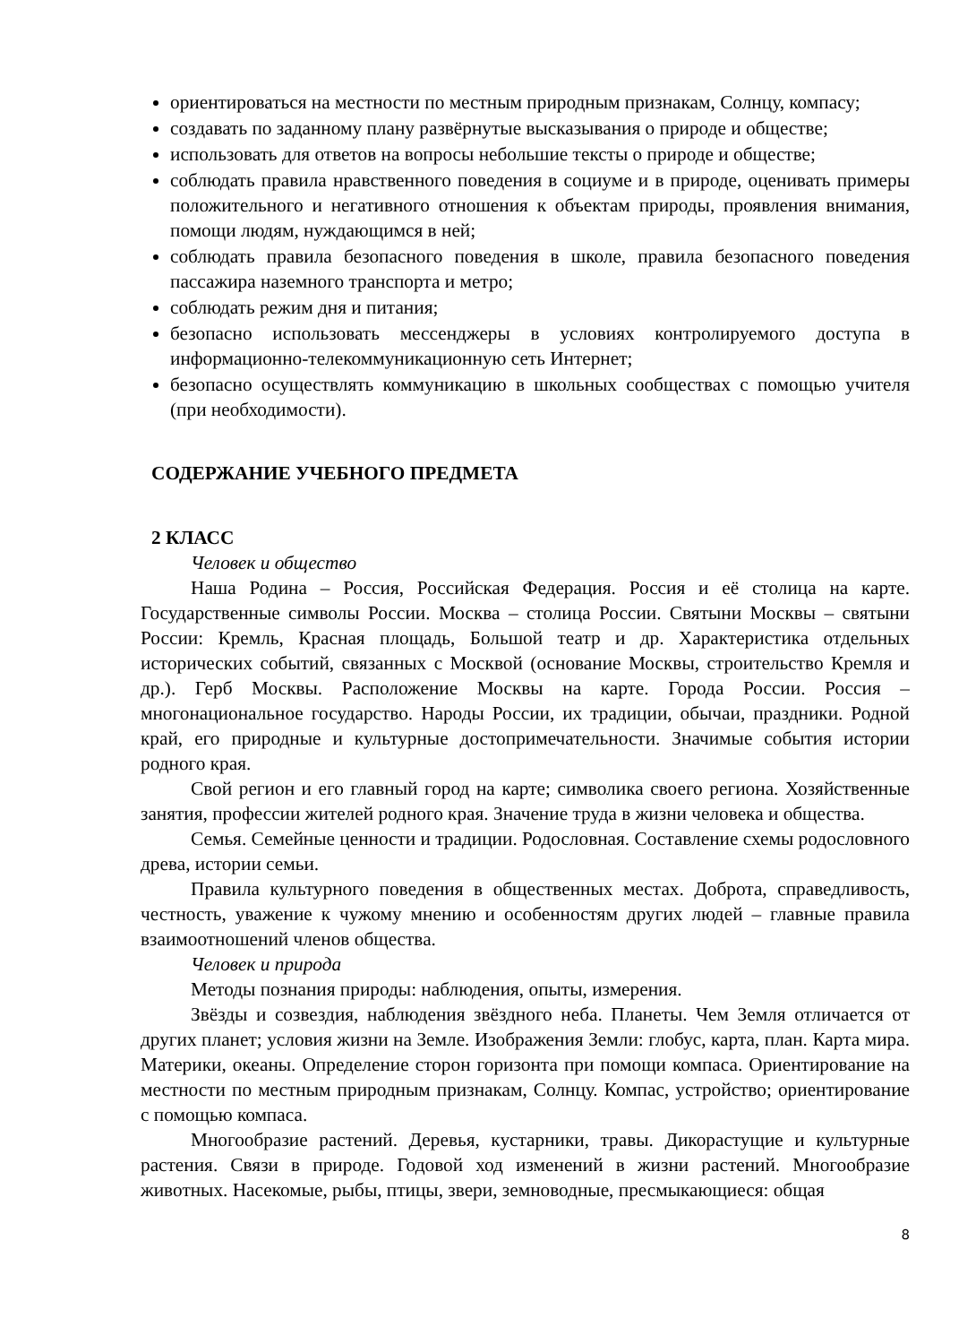ориентироваться на местности по местным природным признакам, Солнцу, компасу;
создавать по заданному плану развёрнутые высказывания о природе и обществе;
использовать для ответов на вопросы небольшие тексты о природе и обществе;
соблюдать правила нравственного поведения в социуме и в природе, оценивать примеры положительного и негативного отношения к объектам природы, проявления внимания, помощи людям, нуждающимся в ней;
соблюдать правила безопасного поведения в школе, правила безопасного поведения пассажира наземного транспорта и метро;
соблюдать режим дня и питания;
безопасно использовать мессенджеры в условиях контролируемого доступа в информационно-телекоммуникационную сеть Интернет;
безопасно осуществлять коммуникацию в школьных сообществах с помощью учителя (при необходимости).
СОДЕРЖАНИЕ УЧЕБНОГО ПРЕДМЕТА
2 КЛАСС
Человек и общество
Наша Родина – Россия, Российская Федерация. Россия и её столица на карте. Государственные символы России. Москва – столица России. Святыни Москвы – святыни России: Кремль, Красная площадь, Большой театр и др. Характеристика отдельных исторических событий, связанных с Москвой (основание Москвы, строительство Кремля и др.). Герб Москвы. Расположение Москвы на карте. Города России. Россия – многонациональное государство. Народы России, их традиции, обычаи, праздники. Родной край, его природные и культурные достопримечательности. Значимые события истории родного края.
Свой регион и его главный город на карте; символика своего региона. Хозяйственные занятия, профессии жителей родного края. Значение труда в жизни человека и общества.
Семья. Семейные ценности и традиции. Родословная. Составление схемы родословного древа, истории семьи.
Правила культурного поведения в общественных местах. Доброта, справедливость, честность, уважение к чужому мнению и особенностям других людей – главные правила взаимоотношений членов общества.
Человек и природа
Методы познания природы: наблюдения, опыты, измерения.
Звёзды и созвездия, наблюдения звёздного неба. Планеты. Чем Земля отличается от других планет; условия жизни на Земле. Изображения Земли: глобус, карта, план. Карта мира. Материки, океаны. Определение сторон горизонта при помощи компаса. Ориентирование на местности по местным природным признакам, Солнцу. Компас, устройство; ориентирование с помощью компаса.
Многообразие растений. Деревья, кустарники, травы. Дикорастущие и культурные растения. Связи в природе. Годовой ход изменений в жизни растений. Многообразие животных. Насекомые, рыбы, птицы, звери, земноводные, пресмыкающиеся: общая
8